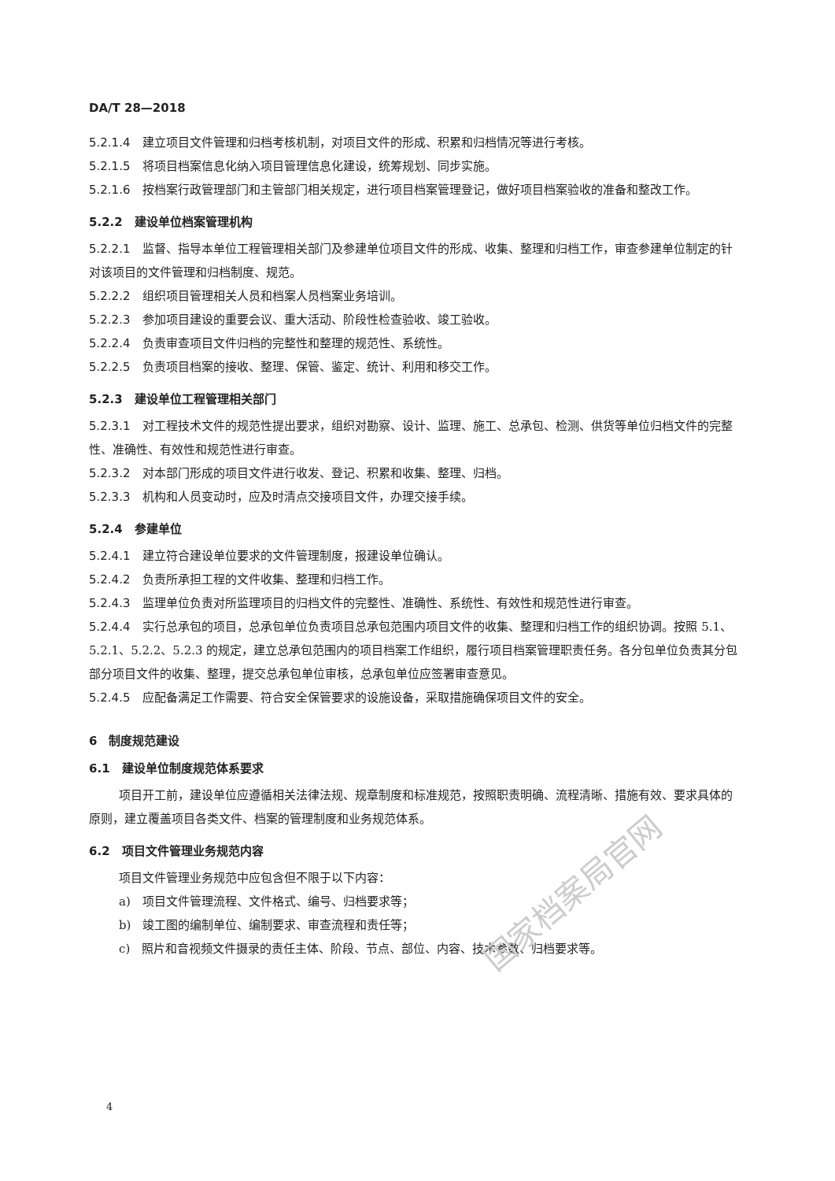DA/T 28—2018
5.2.1.4 建立项目文件管理和归档考核机制，对项目文件的形成、积累和归档情况等进行考核。
5.2.1.5 将项目档案信息化纳入项目管理信息化建设，统筹规划、同步实施。
5.2.1.6 按档案行政管理部门和主管部门相关规定，进行项目档案管理登记，做好项目档案验收的准备和整改工作。
5.2.2　建设单位档案管理机构
5.2.2.1 监督、指导本单位工程管理相关部门及参建单位项目文件的形成、收集、整理和归档工作，审查参建单位制定的针对该项目的文件管理和归档制度、规范。
5.2.2.2 组织项目管理相关人员和档案人员档案业务培训。
5.2.2.3 参加项目建设的重要会议、重大活动、阶段性检查验收、竣工验收。
5.2.2.4 负责审查项目文件归档的完整性和整理的规范性、系统性。
5.2.2.5 负责项目档案的接收、整理、保管、鉴定、统计、利用和移交工作。
5.2.3　建设单位工程管理相关部门
5.2.3.1 对工程技术文件的规范性提出要求，组织对勘察、设计、监理、施工、总承包、检测、供货等单位归档文件的完整性、准确性、有效性和规范性进行审查。
5.2.3.2 对本部门形成的项目文件进行收发、登记、积累和收集、整理、归档。
5.2.3.3 机构和人员变动时，应及时清点交接项目文件，办理交接手续。
5.2.4　参建单位
5.2.4.1 建立符合建设单位要求的文件管理制度，报建设单位确认。
5.2.4.2 负责所承担工程的文件收集、整理和归档工作。
5.2.4.3 监理单位负责对所监理项目的归档文件的完整性、准确性、系统性、有效性和规范性进行审查。
5.2.4.4 实行总承包的项目，总承包单位负责项目总承包范围内项目文件的收集、整理和归档工作的组织协调。按照 5.1、5.2.1、5.2.2、5.2.3 的规定，建立总承包范围内的项目档案工作组织，履行项目档案管理职责任务。各分包单位负责其分包部分项目文件的收集、整理，提交总承包单位审核，总承包单位应签署审查意见。
5.2.4.5 应配备满足工作需要、符合安全保管要求的设施设备，采取措施确保项目文件的安全。
6　制度规范建设
6.1　建设单位制度规范体系要求
项目开工前，建设单位应遵循相关法律法规、规章制度和标准规范，按照职责明确、流程清晰、措施有效、要求具体的原则，建立覆盖项目各类文件、档案的管理制度和业务规范体系。
6.2　项目文件管理业务规范内容
项目文件管理业务规范中应包含但不限于以下内容：
a)　项目文件管理流程、文件格式、编号、归档要求等；
b)　竣工图的编制单位、编制要求、审查流程和责任等；
c)　照片和音视频文件摄录的责任主体、阶段、节点、部位、内容、技术参数、归档要求等。
4
国家档案局官网